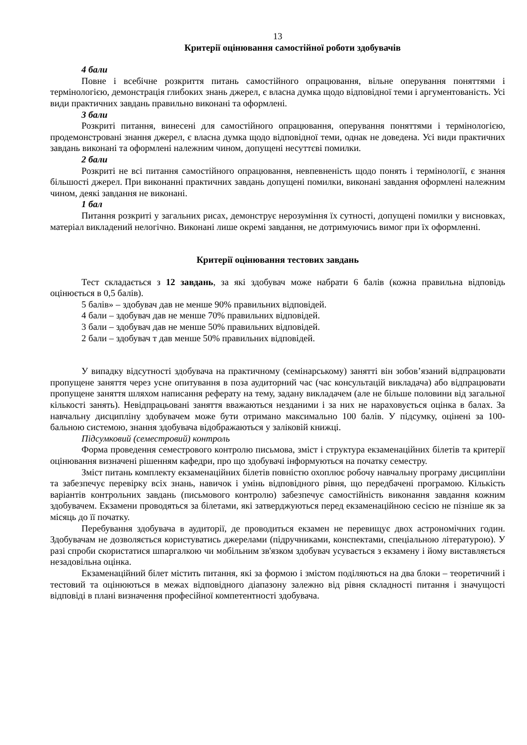13
Критерії оцінювання самостійної роботи здобувачів
4 бали
Повне і всебічне розкриття питань самостійного опрацювання, вільне оперування поняттями і термінологією, демонстрація глибоких знань джерел, є власна думка щодо відповідної теми і аргументованість. Усі види практичних завдань правильно виконані та оформлені.
3 бали
Розкриті питання, винесені для самостійного опрацювання, оперування поняттями і термінологією, продемонстровані знання джерел, є власна думка щодо відповідної теми, однак не доведена. Усі види практичних завдань виконані та оформлені належним чином, допущені несуттєві помилки.
2 бали
Розкриті не всі питання самостійного опрацювання, невпевненість щодо понять і термінології, є знання більшості джерел. При виконанні практичних завдань допущені помилки, виконані завдання оформлені належним чином, деякі завдання не виконані.
1 бал
Питання розкриті у загальних рисах, демонструє нерозуміння їх сутності, допущені помилки у висновках, матеріал викладений нелогічно. Виконані лише окремі завдання, не дотримуючись вимог при їх оформленні.
Критерії оцінювання тестових завдань
Тест складається з 12 завдань, за які здобувач може набрати 6 балів (кожна правильна відповідь оцінюється в 0,5 балів).
5 балів» – здобувач дав не менше 90% правильних відповідей.
4 бали – здобувач дав не менше 70% правильних відповідей.
3 бали – здобувач дав не менше 50% правильних відповідей.
2 бали – здобувач т дав менше 50% правильних відповідей.
У випадку відсутності здобувача на практичному (семінарському) занятті він зобов’язаний відпрацювати пропущене заняття через усне опитування в поза аудиторний час (час консультацій викладача) або відпрацювати пропущене заняття шляхом написання реферату на тему, задану викладачем (але не більше половини від загальної кількості занять). Невідпрацьовані заняття вважаються незданими і за них не нараховується оцінка в балах. За навчальну дисципліну здобувачем може бути отримано максимально 100 балів. У підсумку, оцінені за 100-бальною системою, знання здобувача відображаються у заліковій книжці.
Підсумковий (семестровий) контроль
Форма проведення семестрового контролю письмова, зміст і структура екзаменаційних білетів та критерії оцінювання визначені рішенням кафедри, про що здобувачі інформуються на початку семестру.
Зміст питань комплекту екзаменаційних білетів повністю охоплює робочу навчальну програму дисципліни та забезпечує перевірку всіх знань, навичок і умінь відповідного рівня, що передбачені програмою. Кількість варіантів контрольних завдань (письмового контролю) забезпечує самостійність виконання завдання кожним здобувачем. Екзамени проводяться за білетами, які затверджуються перед екзаменаційною сесією не пізніше як за місяць до її початку.
Перебування здобувача в аудиторії, де проводиться екзамен не перевищує двох астрономічних годин. Здобувачам не дозволяється користуватись джерелами (підручниками, конспектами, спеціальною літературою). У разі спроби скористатися шпаргалкою чи мобільним зв'язком здобувач усувається з екзамену і йому виставляється незадовільна оцінка.
Екзаменаційний білет містить питання, які за формою і змістом поділяються на два блоки – теоретичний і тестовий та оцінюються в межах відповідного діапазону залежно від рівня складності питання і значущості відповіді в плані визначення професійної компетентності здобувача.